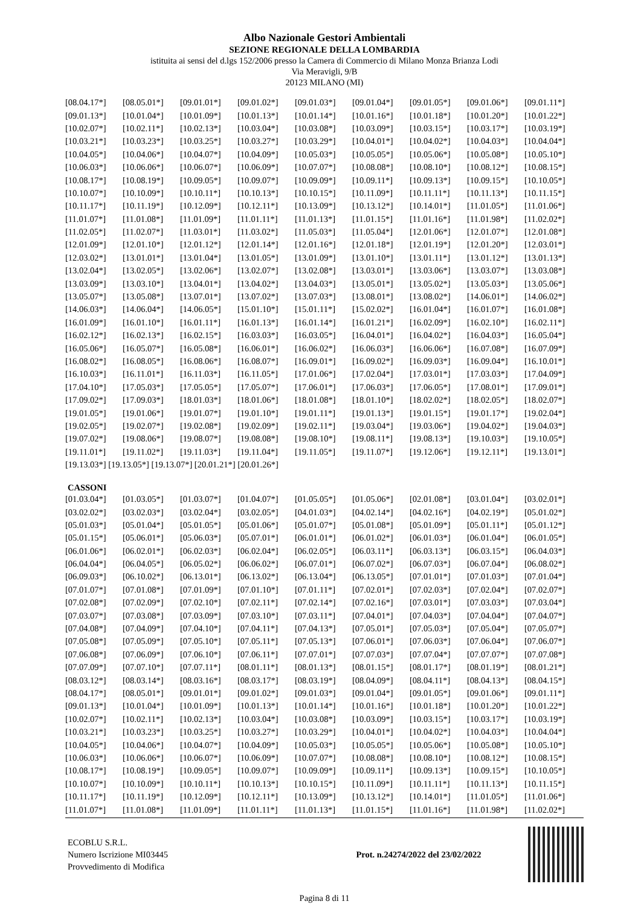Albo Nazionale Gestori Ambientali
SEZIONE REGIONALE DELLA LOMBARDIA
istituita ai sensi del d.lgs 152/2006 presso la Camera di Commercio di Milano Monza Brianza Lodi
Via Meravigli, 9/B
20123 MILANO (MI)
| [08.04.17*] | [08.05.01*] | [09.01.01*] | [09.01.02*] | [09.01.03*] | [09.01.04*] | [09.01.05*] | [09.01.06*] | [09.01.11*] |
| [09.01.13*] | [10.01.04*] | [10.01.09*] | [10.01.13*] | [10.01.14*] | [10.01.16*] | [10.01.18*] | [10.01.20*] | [10.01.22*] |
| [10.02.07*] | [10.02.11*] | [10.02.13*] | [10.03.04*] | [10.03.08*] | [10.03.09*] | [10.03.15*] | [10.03.17*] | [10.03.19*] |
| [10.03.21*] | [10.03.23*] | [10.03.25*] | [10.03.27*] | [10.03.29*] | [10.04.01*] | [10.04.02*] | [10.04.03*] | [10.04.04*] |
| [10.04.05*] | [10.04.06*] | [10.04.07*] | [10.04.09*] | [10.05.03*] | [10.05.05*] | [10.05.06*] | [10.05.08*] | [10.05.10*] |
| [10.06.03*] | [10.06.06*] | [10.06.07*] | [10.06.09*] | [10.07.07*] | [10.08.08*] | [10.08.10*] | [10.08.12*] | [10.08.15*] |
| [10.08.17*] | [10.08.19*] | [10.09.05*] | [10.09.07*] | [10.09.09*] | [10.09.11*] | [10.09.13*] | [10.09.15*] | [10.10.05*] |
| [10.10.07*] | [10.10.09*] | [10.10.11*] | [10.10.13*] | [10.10.15*] | [10.11.09*] | [10.11.11*] | [10.11.13*] | [10.11.15*] |
| [10.11.17*] | [10.11.19*] | [10.12.09*] | [10.12.11*] | [10.13.09*] | [10.13.12*] | [10.14.01*] | [11.01.05*] | [11.01.06*] |
| [11.01.07*] | [11.01.08*] | [11.01.09*] | [11.01.11*] | [11.01.13*] | [11.01.15*] | [11.01.16*] | [11.01.98*] | [11.02.02*] |
| [11.02.05*] | [11.02.07*] | [11.03.01*] | [11.03.02*] | [11.05.03*] | [11.05.04*] | [12.01.06*] | [12.01.07*] | [12.01.08*] |
| [12.01.09*] | [12.01.10*] | [12.01.12*] | [12.01.14*] | [12.01.16*] | [12.01.18*] | [12.01.19*] | [12.01.20*] | [12.03.01*] |
| [12.03.02*] | [13.01.01*] | [13.01.04*] | [13.01.05*] | [13.01.09*] | [13.01.10*] | [13.01.11*] | [13.01.12*] | [13.01.13*] |
| [13.02.04*] | [13.02.05*] | [13.02.06*] | [13.02.07*] | [13.02.08*] | [13.03.01*] | [13.03.06*] | [13.03.07*] | [13.03.08*] |
| [13.03.09*] | [13.03.10*] | [13.04.01*] | [13.04.02*] | [13.04.03*] | [13.05.01*] | [13.05.02*] | [13.05.03*] | [13.05.06*] |
| [13.05.07*] | [13.05.08*] | [13.07.01*] | [13.07.02*] | [13.07.03*] | [13.08.01*] | [13.08.02*] | [14.06.01*] | [14.06.02*] |
| [14.06.03*] | [14.06.04*] | [14.06.05*] | [15.01.10*] | [15.01.11*] | [15.02.02*] | [16.01.04*] | [16.01.07*] | [16.01.08*] |
| [16.01.09*] | [16.01.10*] | [16.01.11*] | [16.01.13*] | [16.01.14*] | [16.01.21*] | [16.02.09*] | [16.02.10*] | [16.02.11*] |
| [16.02.12*] | [16.02.13*] | [16.02.15*] | [16.03.03*] | [16.03.05*] | [16.04.01*] | [16.04.02*] | [16.04.03*] | [16.05.04*] |
| [16.05.06*] | [16.05.07*] | [16.05.08*] | [16.06.01*] | [16.06.02*] | [16.06.03*] | [16.06.06*] | [16.07.08*] | [16.07.09*] |
| [16.08.02*] | [16.08.05*] | [16.08.06*] | [16.08.07*] | [16.09.01*] | [16.09.02*] | [16.09.03*] | [16.09.04*] | [16.10.01*] |
| [16.10.03*] | [16.11.01*] | [16.11.03*] | [16.11.05*] | [17.01.06*] | [17.02.04*] | [17.03.01*] | [17.03.03*] | [17.04.09*] |
| [17.04.10*] | [17.05.03*] | [17.05.05*] | [17.05.07*] | [17.06.01*] | [17.06.03*] | [17.06.05*] | [17.08.01*] | [17.09.01*] |
| [17.09.02*] | [17.09.03*] | [18.01.03*] | [18.01.06*] | [18.01.08*] | [18.01.10*] | [18.02.02*] | [18.02.05*] | [18.02.07*] |
| [19.01.05*] | [19.01.06*] | [19.01.07*] | [19.01.10*] | [19.01.11*] | [19.01.13*] | [19.01.15*] | [19.01.17*] | [19.02.04*] |
| [19.02.05*] | [19.02.07*] | [19.02.08*] | [19.02.09*] | [19.02.11*] | [19.03.04*] | [19.03.06*] | [19.04.02*] | [19.04.03*] |
| [19.07.02*] | [19.08.06*] | [19.08.07*] | [19.08.08*] | [19.08.10*] | [19.08.11*] | [19.08.13*] | [19.10.03*] | [19.10.05*] |
| [19.11.01*] | [19.11.02*] | [19.11.03*] | [19.11.04*] | [19.11.05*] | [19.11.07*] | [19.12.06*] | [19.12.11*] | [19.13.01*] |
[19.13.03*] [19.13.05*] [19.13.07*] [20.01.21*] [20.01.26*]
CASSONI
| [01.03.04*] | [01.03.05*] | [01.03.07*] | [01.04.07*] | [01.05.05*] | [01.05.06*] | [02.01.08*] | [03.01.04*] | [03.02.01*] |
| [03.02.02*] | [03.02.03*] | [03.02.04*] | [03.02.05*] | [04.01.03*] | [04.02.14*] | [04.02.16*] | [04.02.19*] | [05.01.02*] |
| [05.01.03*] | [05.01.04*] | [05.01.05*] | [05.01.06*] | [05.01.07*] | [05.01.08*] | [05.01.09*] | [05.01.11*] | [05.01.12*] |
| [05.01.15*] | [05.06.01*] | [05.06.03*] | [05.07.01*] | [06.01.01*] | [06.01.02*] | [06.01.03*] | [06.01.04*] | [06.01.05*] |
| [06.01.06*] | [06.02.01*] | [06.02.03*] | [06.02.04*] | [06.02.05*] | [06.03.11*] | [06.03.13*] | [06.03.15*] | [06.04.03*] |
| [06.04.04*] | [06.04.05*] | [06.05.02*] | [06.06.02*] | [06.07.01*] | [06.07.02*] | [06.07.03*] | [06.07.04*] | [06.08.02*] |
| [06.09.03*] | [06.10.02*] | [06.13.01*] | [06.13.02*] | [06.13.04*] | [06.13.05*] | [07.01.01*] | [07.01.03*] | [07.01.04*] |
| [07.01.07*] | [07.01.08*] | [07.01.09*] | [07.01.10*] | [07.01.11*] | [07.02.01*] | [07.02.03*] | [07.02.04*] | [07.02.07*] |
| [07.02.08*] | [07.02.09*] | [07.02.10*] | [07.02.11*] | [07.02.14*] | [07.02.16*] | [07.03.01*] | [07.03.03*] | [07.03.04*] |
| [07.03.07*] | [07.03.08*] | [07.03.09*] | [07.03.10*] | [07.03.11*] | [07.04.01*] | [07.04.03*] | [07.04.04*] | [07.04.07*] |
| [07.04.08*] | [07.04.09*] | [07.04.10*] | [07.04.11*] | [07.04.13*] | [07.05.01*] | [07.05.03*] | [07.05.04*] | [07.05.07*] |
| [07.05.08*] | [07.05.09*] | [07.05.10*] | [07.05.11*] | [07.05.13*] | [07.06.01*] | [07.06.03*] | [07.06.04*] | [07.06.07*] |
| [07.06.08*] | [07.06.09*] | [07.06.10*] | [07.06.11*] | [07.07.01*] | [07.07.03*] | [07.07.04*] | [07.07.07*] | [07.07.08*] |
| [07.07.09*] | [07.07.10*] | [07.07.11*] | [08.01.11*] | [08.01.13*] | [08.01.15*] | [08.01.17*] | [08.01.19*] | [08.01.21*] |
| [08.03.12*] | [08.03.14*] | [08.03.16*] | [08.03.17*] | [08.03.19*] | [08.04.09*] | [08.04.11*] | [08.04.13*] | [08.04.15*] |
| [08.04.17*] | [08.05.01*] | [09.01.01*] | [09.01.02*] | [09.01.03*] | [09.01.04*] | [09.01.05*] | [09.01.06*] | [09.01.11*] |
| [09.01.13*] | [10.01.04*] | [10.01.09*] | [10.01.13*] | [10.01.14*] | [10.01.16*] | [10.01.18*] | [10.01.20*] | [10.01.22*] |
| [10.02.07*] | [10.02.11*] | [10.02.13*] | [10.03.04*] | [10.03.08*] | [10.03.09*] | [10.03.15*] | [10.03.17*] | [10.03.19*] |
| [10.03.21*] | [10.03.23*] | [10.03.25*] | [10.03.27*] | [10.03.29*] | [10.04.01*] | [10.04.02*] | [10.04.03*] | [10.04.04*] |
| [10.04.05*] | [10.04.06*] | [10.04.07*] | [10.04.09*] | [10.05.03*] | [10.05.05*] | [10.05.06*] | [10.05.08*] | [10.05.10*] |
| [10.06.03*] | [10.06.06*] | [10.06.07*] | [10.06.09*] | [10.07.07*] | [10.08.08*] | [10.08.10*] | [10.08.12*] | [10.08.15*] |
| [10.08.17*] | [10.08.19*] | [10.09.05*] | [10.09.07*] | [10.09.09*] | [10.09.11*] | [10.09.13*] | [10.09.15*] | [10.10.05*] |
| [10.10.07*] | [10.10.09*] | [10.10.11*] | [10.10.13*] | [10.10.15*] | [10.11.09*] | [10.11.11*] | [10.11.13*] | [10.11.15*] |
| [10.11.17*] | [10.11.19*] | [10.12.09*] | [10.12.11*] | [10.13.09*] | [10.13.12*] | [10.14.01*] | [11.01.05*] | [11.01.06*] |
| [11.01.07*] | [11.01.08*] | [11.01.09*] | [11.01.11*] | [11.01.13*] | [11.01.15*] | [11.01.16*] | [11.01.98*] | [11.02.02*] |
ECOBLU S.R.L.
Numero Iscrizione MI03445
Provvedimento di Modifica
Prot. n.24274/2022 del 23/02/2022
Pagina 8 di 11